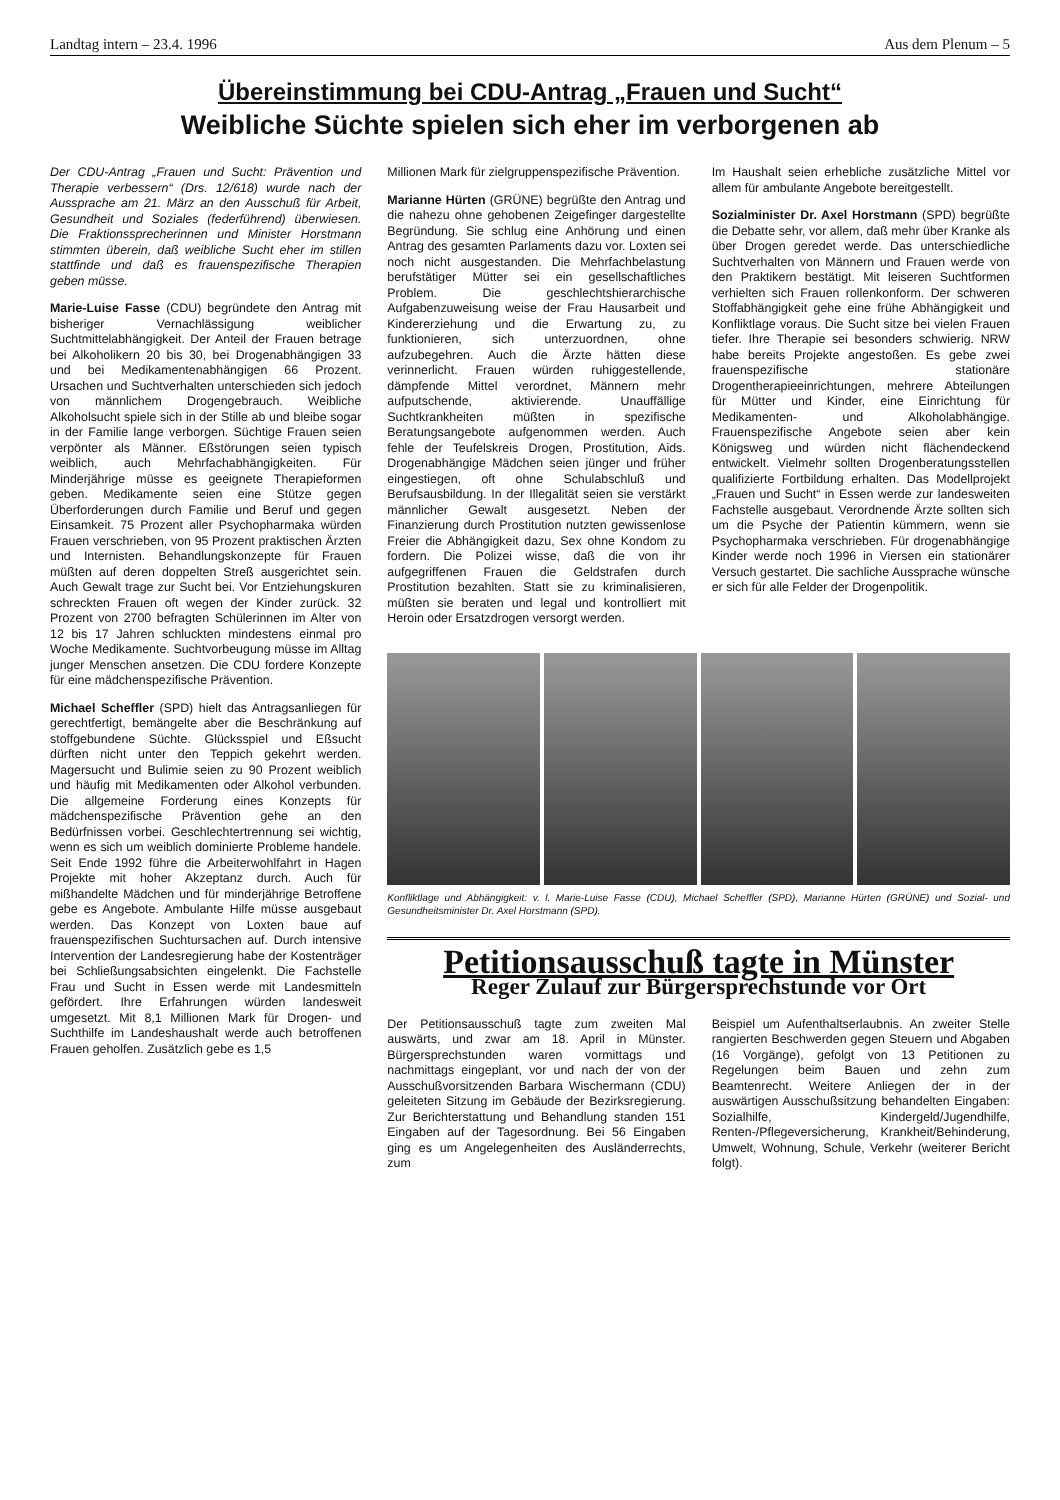Landtag intern – 23.4. 1996 Aus dem Plenum – 5
Übereinstimmung bei CDU-Antrag „Frauen und Sucht“
Weibliche Süchte spielen sich eher im verborgenen ab
Der CDU-Antrag „Frauen und Sucht: Prävention und Therapie verbessern“ (Drs. 12/618) wurde nach der Aussprache am 21. März an den Ausschuß für Arbeit, Gesundheit und Soziales (federführend) überwiesen. Die Fraktionssprecherinnen und Minister Horstmann stimmten überein, daß weibliche Sucht eher im stillen stattfinde und daß es frauenspezifische Therapien geben müsse.
Marie-Luise Fasse (CDU) begründete den Antrag mit bisheriger Vernachlässigung weiblicher Suchtmittelabhängigkeit. Der Anteil der Frauen betrage bei Alkoholikern 20 bis 30, bei Drogenabhängigen 33 und bei Medikamentenabhängigen 66 Prozent. Ursachen und Suchtverhalten unterschieden sich jedoch von männlichem Drogengebrauch. Weibliche Alkoholsucht spiele sich in der Stille ab und bleibe sogar in der Familie lange verborgen. Süchtige Frauen seien verpönter als Männer. Eßstörungen seien typisch weiblich, auch Mehrfachabhängigkeiten. Für Minderjährige müsse es geeignete Therapieformen geben. Medikamente seien eine Stütze gegen Überforderungen durch Familie und Beruf und gegen Einsamkeit. 75 Prozent aller Psychopharmaka würden Frauen verschrieben, von 95 Prozent praktischen Ärzten und Internisten. Behandlungskonzepte für Frauen müßten auf deren doppelten Streß ausgerichtet sein. Auch Gewalt trage zur Sucht bei. Vor Entziehungskuren schreckten Frauen oft wegen der Kinder zurück. 32 Prozent von 2700 befragten Schülerinnen im Alter von 12 bis 17 Jahren schluckten mindestens einmal pro Woche Medikamente. Suchtvorbeugung müsse im Alltag junger Menschen ansetzen. Die CDU fordere Konzepte für eine mädchenspezifische Prävention.
Michael Scheffler (SPD) hielt das Antragsanliegen für gerechtfertigt, bemängelte aber die Beschränkung auf stoffgebundene Süchte. Glücksspiel und Eßsucht dürften nicht unter den Teppich gekehrt werden. Magersucht und Bulimie seien zu 90 Prozent weiblich und häufig mit Medikamenten oder Alkohol verbunden. Die allgemeine Forderung eines Konzepts für mädchenspezifische Prävention gehe an den Bedürfnissen vorbei. Geschlechtertrennung sei wichtig, wenn es sich um weiblich dominierte Probleme handele. Seit Ende 1992 führe die Arbeiterwohlfahrt in Hagen Projekte mit hoher Akzeptanz durch. Auch für mißhandelte Mädchen und für minderjährige Betroffene gebe es Angebote. Ambulante Hilfe müsse ausgebaut werden. Das Konzept von Loxten baue auf frauenspezifischen Suchtursachen auf. Durch intensive Intervention der Landesregierung habe der Kostenträger bei Schließungsabsichten eingelenkt. Die Fachstelle Frau und Sucht in Essen werde mit Landesmitteln gefördert. Ihre Erfahrungen würden landesweit umgesetzt. Mit 8,1 Millionen Mark für Drogen- und Suchthilfe im Landeshaushalt werde auch betroffenen Frauen geholfen. Zusätzlich gebe es 1,5
Millionen Mark für zielgruppenspezifische Prävention.
Marianne Hürten (GRÜNE) begrüßte den Antrag und die nahezu ohne gehobenen Zeigefinger dargestellte Begründung. Sie schlug eine Anhörung und einen Antrag des gesamten Parlaments dazu vor. Loxten sei noch nicht ausgestanden. Die Mehrfachbelastung berufstätiger Mütter sei ein gesellschaftliches Problem. Die geschlechtshierarchische Aufgabenzuweisung weise der Frau Hausarbeit und Kindererziehung und die Erwartung zu, zu funktionieren, sich unterzuordnen, ohne aufzubegehren. Auch die Ärzte hätten diese verinnerlicht. Frauen würden ruhiggestellende, dämpfende Mittel verordnet, Männern mehr aufputschende, aktivierende. Unauffällige Suchtkrankheiten müßten in spezifische Beratungsangebote aufgenommen werden. Auch fehle der Teufelskreis Drogen, Prostitution, Aids. Drogenabhängige Mädchen seien jünger und früher eingestiegen, oft ohne Schulabschluß und Berufsausbildung. In der Illegalität seien sie verstärkt männlicher Gewalt ausgesetzt. Neben der Finanzierung durch Prostitution nutzten gewissenlose Freier die Abhängigkeit dazu, Sex ohne Kondom zu fordern. Die Polizei wisse, daß die von ihr aufgegriffenen Frauen die Geldstrafen durch Prostitution bezahlten. Statt sie zu kriminalisieren, müßten sie beraten und legal und kontrolliert mit Heroin oder Ersatzdrogen versorgt werden.
Im Haushalt seien erhebliche zusätzliche Mittel vor allem für ambulante Angebote bereitgestellt.
Sozialminister Dr. Axel Horstmann (SPD) begrüßte die Debatte sehr, vor allem, daß mehr über Kranke als über Drogen geredet werde. Das unterschiedliche Suchtverhalten von Männern und Frauen werde von den Praktikern bestätigt. Mit leiseren Suchtformen verhielten sich Frauen rollenkonform. Der schweren Stoffabhängigkeit gehe eine frühe Abhängigkeit und Konfliktlage voraus. Die Sucht sitze bei vielen Frauen tiefer. Ihre Therapie sei besonders schwierig. NRW habe bereits Projekte angestoßen. Es gebe zwei frauenspezifische stationäre Drogentherapieeinrichtungen, mehrere Abteilungen für Mütter und Kinder, eine Einrichtung für Medikamenten- und Alkoholabhängige. Frauenspezifische Angebote seien aber kein Königsweg und würden nicht flächendeckend entwickelt. Vielmehr sollten Drogenberatungsstellen qualifizierte Fortbildung erhalten. Das Modellprojekt „Frauen und Sucht“ in Essen werde zur landesweiten Fachstelle ausgebaut. Verordnende Ärzte sollten sich um die Psyche der Patientin kümmern, wenn sie Psychopharmaka verschrieben. Für drogenabhängige Kinder werde noch 1996 in Viersen ein stationärer Versuch gestartet. Die sachliche Aussprache wünsche er sich für alle Felder der Drogenpolitik.
Konfliktlage und Abhängigkeit: v. l. Marie-Luise Fasse (CDU), Michael Scheffler (SPD), Marianne Hürten (GRÜNE) und Sozial- und Gesundheitsminister Dr. Axel Horstmann (SPD).
Petitionsausschuß tagte in Münster
Reger Zulauf zur Bürgersprechstunde vor Ort
Der Petitionsausschuß tagte zum zweiten Mal auswärts, und zwar am 18. April in Münster. Bürgersprechstunden waren vormittags und nachmittags eingeplant, vor und nach der von der Ausschußvorsitzenden Barbara Wischermann (CDU) geleiteten Sitzung im Gebäude der Bezirksregierung. Zur Berichterstattung und Behandlung standen 151 Eingaben auf der Tagesordnung. Bei 56 Eingaben ging es um Angelegenheiten des Ausländerrechts, zum
Beispiel um Aufenthaltserlaubnis. An zweiter Stelle rangierten Beschwerden gegen Steuern und Abgaben (16 Vorgänge), gefolgt von 13 Petitionen zu Regelungen beim Bauen und zehn zum Beamtenrecht. Weitere Anliegen der in der auswärtigen Ausschußsitzung behandelten Eingaben: Sozialhilfe, Kindergeld/Jugendhilfe, Renten-/Pflegeversicherung, Krankheit/Behinderung, Umwelt, Wohnung, Schule, Verkehr (weiterer Bericht folgt).